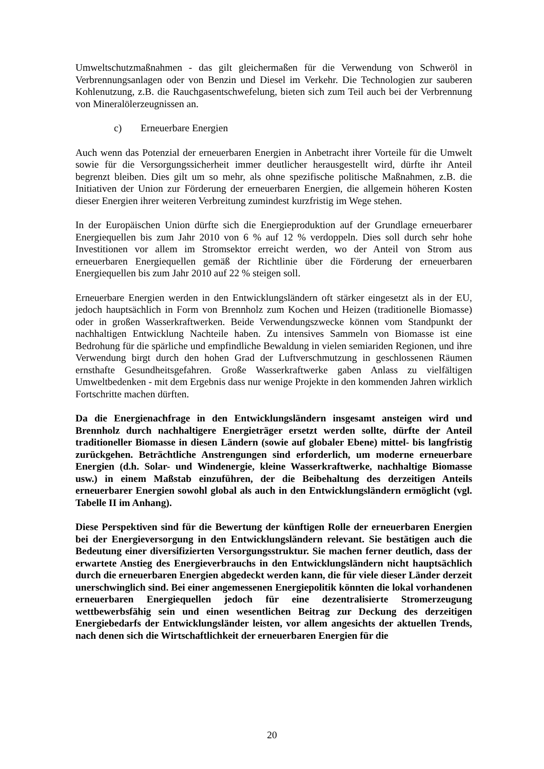Umweltschutzmaßnahmen - das gilt gleichermaßen für die Verwendung von Schweröl in Verbrennungsanlagen oder von Benzin und Diesel im Verkehr. Die Technologien zur sauberen Kohlenutzung, z.B. die Rauchgasentschwefelung, bieten sich zum Teil auch bei der Verbrennung von Mineralölerzeugnissen an.
c) Erneuerbare Energien
Auch wenn das Potenzial der erneuerbaren Energien in Anbetracht ihrer Vorteile für die Umwelt sowie für die Versorgungssicherheit immer deutlicher herausgestellt wird, dürfte ihr Anteil begrenzt bleiben. Dies gilt um so mehr, als ohne spezifische politische Maßnahmen, z.B. die Initiativen der Union zur Förderung der erneuerbaren Energien, die allgemein höheren Kosten dieser Energien ihrer weiteren Verbreitung zumindest kurzfristig im Wege stehen.
In der Europäischen Union dürfte sich die Energieproduktion auf der Grundlage erneuerbarer Energiequellen bis zum Jahr 2010 von 6 % auf 12 % verdoppeln. Dies soll durch sehr hohe Investitionen vor allem im Stromsektor erreicht werden, wo der Anteil von Strom aus erneuerbaren Energiequellen gemäß der Richtlinie über die Förderung der erneuerbaren Energiequellen bis zum Jahr 2010 auf 22 % steigen soll.
Erneuerbare Energien werden in den Entwicklungsländern oft stärker eingesetzt als in der EU, jedoch hauptsächlich in Form von Brennholz zum Kochen und Heizen (traditionelle Biomasse) oder in großen Wasserkraftwerken. Beide Verwendungszwecke können vom Standpunkt der nachhaltigen Entwicklung Nachteile haben. Zu intensives Sammeln von Biomasse ist eine Bedrohung für die spärliche und empfindliche Bewaldung in vielen semiariden Regionen, und ihre Verwendung birgt durch den hohen Grad der Luftverschmutzung in geschlossenen Räumen ernsthafte Gesundheitsgefahren. Große Wasserkraftwerke gaben Anlass zu vielfältigen Umweltbedenken - mit dem Ergebnis dass nur wenige Projekte in den kommenden Jahren wirklich Fortschritte machen dürften.
Da die Energienachfrage in den Entwicklungsländern insgesamt ansteigen wird und Brennholz durch nachhaltigere Energieträger ersetzt werden sollte, dürfte der Anteil traditioneller Biomasse in diesen Ländern (sowie auf globaler Ebene) mittel- bis langfristig zurückgehen. Beträchtliche Anstrengungen sind erforderlich, um moderne erneuerbare Energien (d.h. Solar- und Windenergie, kleine Wasserkraftwerke, nachhaltige Biomasse usw.) in einem Maßstab einzuführen, der die Beibehaltung des derzeitigen Anteils erneuerbarer Energien sowohl global als auch in den Entwicklungsländern ermöglicht (vgl. Tabelle II im Anhang).
Diese Perspektiven sind für die Bewertung der künftigen Rolle der erneuerbaren Energien bei der Energieversorgung in den Entwicklungsländern relevant. Sie bestätigen auch die Bedeutung einer diversifizierten Versorgungsstruktur. Sie machen ferner deutlich, dass der erwartete Anstieg des Energieverbrauchs in den Entwicklungsländern nicht hauptsächlich durch die erneuerbaren Energien abgedeckt werden kann, die für viele dieser Länder derzeit unerschwinglich sind. Bei einer angemessenen Energiepolitik könnten die lokal vorhandenen erneuerbaren Energiequellen jedoch für eine dezentralisierte Stromerzeugung wettbewerbsfähig sein und einen wesentlichen Beitrag zur Deckung des derzeitigen Energiebedarfs der Entwicklungsländer leisten, vor allem angesichts der aktuellen Trends, nach denen sich die Wirtschaftlichkeit der erneuerbaren Energien für die
20